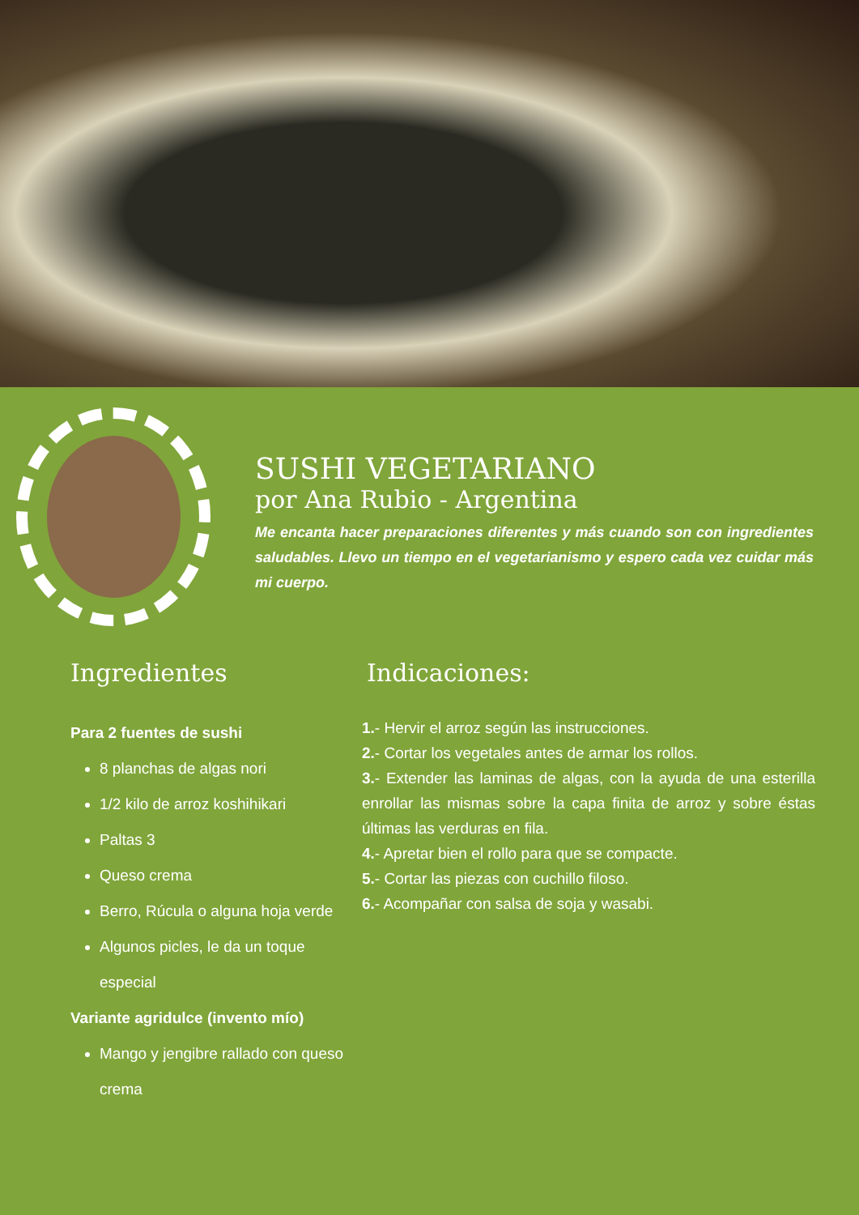SUSHI VEGETARIANO
por Ana Rubio - Argentina
Me encanta hacer preparaciones diferentes y más cuando son con ingredientes saludables. Llevo un tiempo en el vegetarianismo y espero cada vez cuidar más mi cuerpo.
Ingredientes
Para 2 fuentes de sushi
8 planchas de algas nori
1/2 kilo de arroz koshihikari
Paltas 3
Queso crema
Berro, Rúcula o alguna hoja verde
Algunos picles, le da un toque especial
Variante agridulce (invento mío)
Mango y jengibre rallado con queso crema
Indicaciones:
1.- Hervir el arroz según las instrucciones.
2.- Cortar los vegetales antes de armar los rollos.
3.- Extender las laminas de algas, con la ayuda de una esterilla enrollar las mismas sobre la capa finita de arroz y sobre éstas últimas las verduras en fila.
4.- Apretar bien el rollo para que se compacte.
5.- Cortar las piezas con cuchillo filoso.
6.- Acompañar con salsa de soja y wasabi.